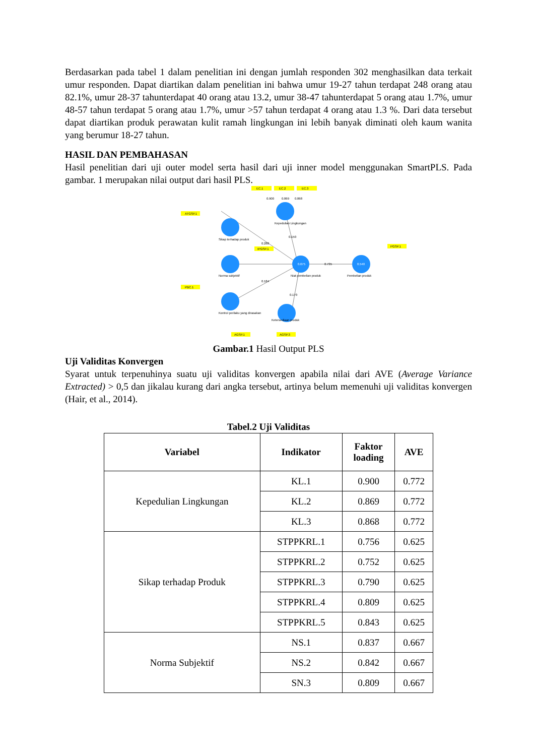Berdasarkan pada tabel 1 dalam penelitian ini dengan jumlah responden 302 menghasilkan data terkait umur responden. Dapat diartikan dalam penelitian ini bahwa umur 19-27 tahun terdapat 248 orang atau 82.1%, umur 28-37 tahunterdapat 40 orang atau 13.2, umur 38-47 tahunterdapat 5 orang atau 1.7%, umur 48-57 tahun terdapat 5 orang atau 1.7%, umur >57 tahun terdapat 4 orang atau 1.3 %. Dari data tersebut dapat diartikan produk perawatan kulit ramah lingkungan ini lebih banyak diminati oleh kaum wanita yang berumur 18-27 tahun.
HASIL DAN PEMBAHASAN
Hasil penelitian dari uji outer model serta hasil dari uji inner model menggunakan SmartPLS. Pada gambar. 1 merupakan nilai output dari hasil PLS.
EC.1
EC.2
EC.3
0.900
0.869
0.868
Kepedulian Lingkungan
Sikap terhadap produk
Norma subjektif
Kontrol perilaku yang dirasakan
0.675
0.540
Niat pembelian produk
Pembelian produk
0.150
0.288
0.184
0.170
0.735
ATGSP.1
PBC.1
IPGSP.1
PGSP.1
AGSP.1
AGSP.3
Ketersediaan produk
Gambar.1 Hasil Output PLS
Uji Validitas Konvergen
Syarat untuk terpenuhinya suatu uji validitas konvergen apabila nilai dari AVE (Average Variance Extracted) > 0,5 dan jikalau kurang dari angka tersebut, artinya belum memenuhi uji validitas konvergen (Hair, et al., 2014).
Tabel.2 Uji Validitas
| Variabel | Indikator | Faktor loading | AVE |
| --- | --- | --- | --- |
| Kepedulian Lingkungan | KL.1 | 0.900 | 0.772 |
| | KL.2 | 0.869 | 0.772 |
| | KL.3 | 0.868 | 0.772 |
| Sikap terhadap Produk | STPPKRL.1 | 0.756 | 0.625 |
| | STPPKRL.2 | 0.752 | 0.625 |
| | STPPKRL.3 | 0.790 | 0.625 |
| | STPPKRL.4 | 0.809 | 0.625 |
| | STPPKRL.5 | 0.843 | 0.625 |
| Norma Subjektif | NS.1 | 0.837 | 0.667 |
| | NS.2 | 0.842 | 0.667 |
| | SN.3 | 0.809 | 0.667 |